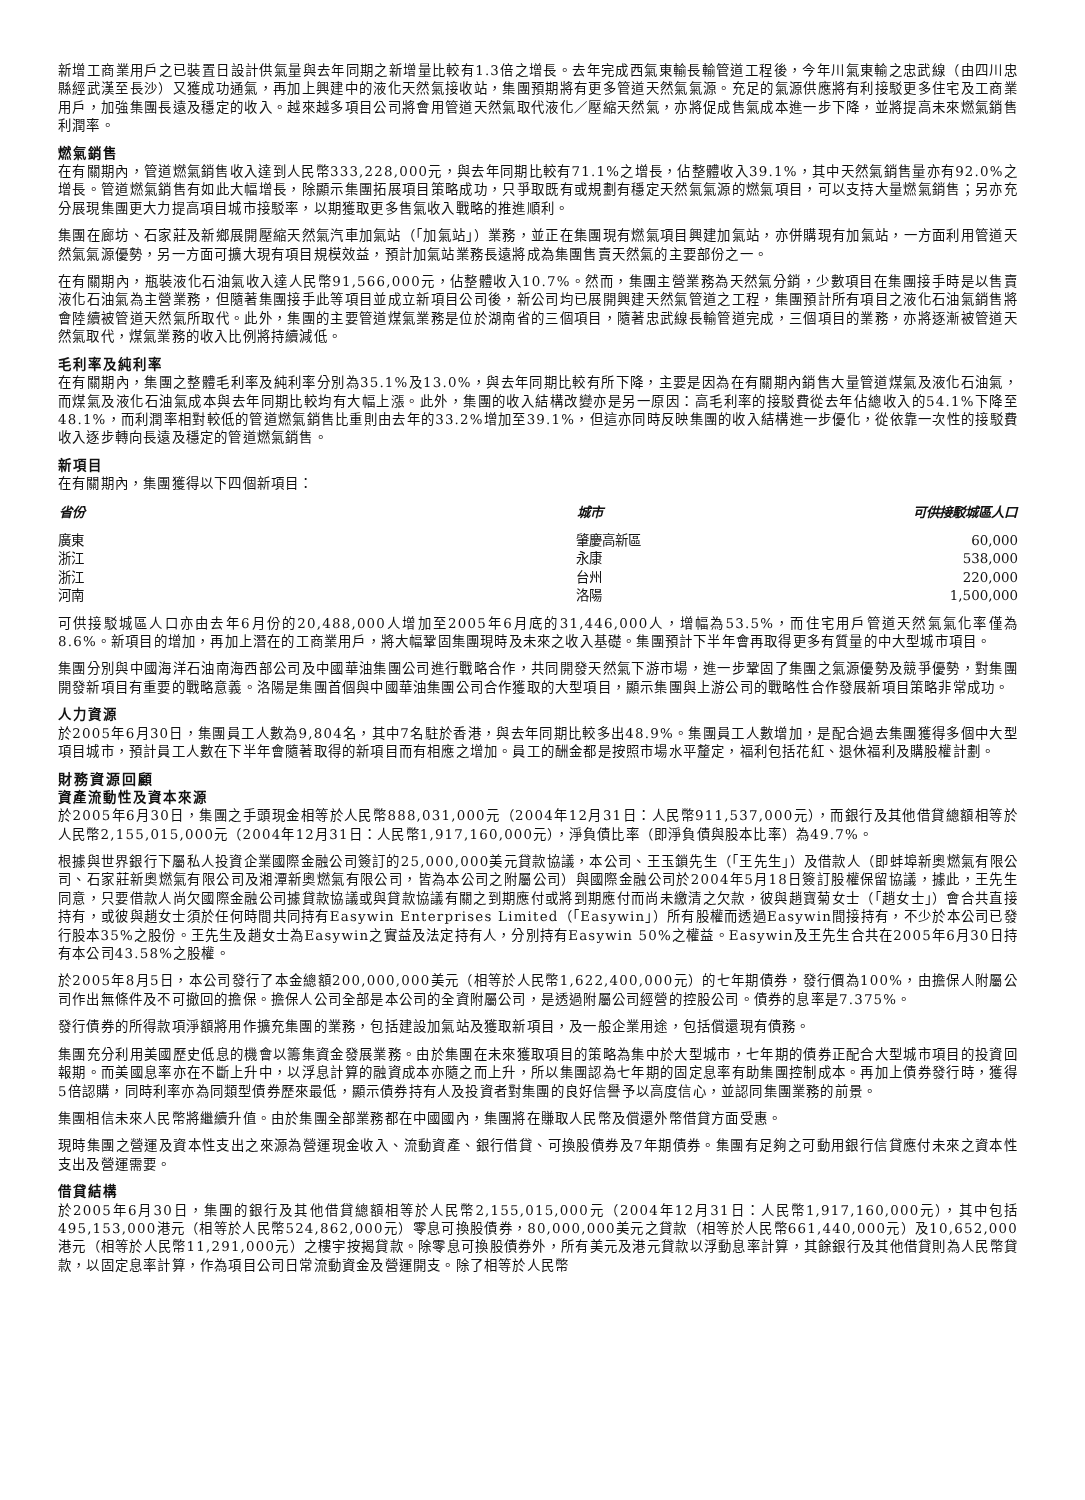新增工商業用戶之已裝置日設計供氣量與去年同期之新增量比較有1.3倍之增長。去年完成西氣東輸長輸管道工程後，今年川氣東輸之忠武線（由四川忠縣經武漢至長沙）又獲成功通氣，再加上興建中的液化天然氣接收站，集團預期將有更多管道天然氣氣源。充足的氣源供應將有利接駁更多住宅及工商業用戶，加強集團長遠及穩定的收入。越來越多項目公司將會用管道天然氣取代液化／壓縮天然氣，亦將促成售氣成本進一步下降，並將提高未來燃氣銷售利潤率。
燃氣銷售
在有關期內，管道燃氣銷售收入達到人民幣333,228,000元，與去年同期比較有71.1%之增長，佔整體收入39.1%，其中天然氣銷售量亦有92.0%之增長。管道燃氣銷售有如此大幅增長，除顯示集團拓展項目策略成功，只爭取既有或規劃有穩定天然氣氣源的燃氣項目，可以支持大量燃氣銷售；另亦充分展現集團更大力提高項目城市接駁率，以期獲取更多售氣收入戰略的推進順利。
集團在廊坊、石家莊及新鄉展開壓縮天然氣汽車加氣站（「加氣站」）業務，並正在集團現有燃氣項目興建加氣站，亦併購現有加氣站，一方面利用管道天然氣氣源優勢，另一方面可擴大現有項目規模效益，預計加氣站業務長遠將成為集團售賣天然氣的主要部份之一。
在有關期內，瓶裝液化石油氣收入達人民幣91,566,000元，佔整體收入10.7%。然而，集團主營業務為天然氣分銷，少數項目在集團接手時是以售賣液化石油氣為主營業務，但隨著集團接手此等項目並成立新項目公司後，新公司均已展開興建天然氣管道之工程，集團預計所有項目之液化石油氣銷售將會陸續被管道天然氣所取代。此外，集團的主要管道煤氣業務是位於湖南省的三個項目，隨著忠武線長輸管道完成，三個項目的業務，亦將逐漸被管道天然氣取代，煤氣業務的收入比例將持續減低。
毛利率及純利率
在有關期內，集團之整體毛利率及純利率分別為35.1%及13.0%，與去年同期比較有所下降，主要是因為在有關期內銷售大量管道煤氣及液化石油氣，而煤氣及液化石油氣成本與去年同期比較均有大幅上漲。此外，集團的收入結構改變亦是另一原因：高毛利率的接駁費從去年佔總收入的54.1%下降至48.1%，而利潤率相對較低的管道燃氣銷售比重則由去年的33.2%增加至39.1%，但這亦同時反映集團的收入結構進一步優化，從依靠一次性的接駁費收入逐步轉向長遠及穩定的管道燃氣銷售。
新項目
在有關期內，集團獲得以下四個新項目：
| 省份 | 城市 | 可供接駁城區人口 |
| --- | --- | --- |
| 廣東 | 肇慶高新區 | 60,000 |
| 浙江 | 永康 | 538,000 |
| 浙江 | 台州 | 220,000 |
| 河南 | 洛陽 | 1,500,000 |
可供接駁城區人口亦由去年6月份的20,488,000人增加至2005年6月底的31,446,000人，增幅為53.5%，而住宅用戶管道天然氣氣化率僅為8.6%。新項目的增加，再加上潛在的工商業用戶，將大幅鞏固集團現時及未來之收入基礎。集團預計下半年會再取得更多有質量的中大型城市項目。
集團分別與中國海洋石油南海西部公司及中國華油集團公司進行戰略合作，共同開發天然氣下游市場，進一步鞏固了集團之氣源優勢及競爭優勢，對集團開發新項目有重要的戰略意義。洛陽是集團首個與中國華油集團公司合作獲取的大型項目，顯示集團與上游公司的戰略性合作發展新項目策略非常成功。
人力資源
於2005年6月30日，集團員工人數為9,804名，其中7名駐於香港，與去年同期比較多出48.9%。集團員工人數增加，是配合過去集團獲得多個中大型項目城市，預計員工人數在下半年會隨著取得的新項目而有相應之增加。員工的酬金都是按照市場水平釐定，福利包括花紅、退休福利及購股權計劃。
財務資源回顧
資產流動性及資本來源
於2005年6月30日，集團之手頭現金相等於人民幣888,031,000元（2004年12月31日：人民幣911,537,000元），而銀行及其他借貸總額相等於人民幣2,155,015,000元（2004年12月31日：人民幣1,917,160,000元），淨負債比率（即淨負債與股本比率）為49.7%。
根據與世界銀行下屬私人投資企業國際金融公司簽訂的25,000,000美元貸款協議，本公司、王玉鎖先生（「王先生」）及借款人（即蚌埠新奧燃氣有限公司、石家莊新奧燃氣有限公司及湘潭新奧燃氣有限公司，皆為本公司之附屬公司）與國際金融公司於2004年5月18日簽訂股權保留協議，據此，王先生同意，只要借款人尚欠國際金融公司據貸款協議或與貸款協議有關之到期應付或將到期應付而尚未繳清之欠款，彼與趙寶菊女士（「趙女士」）會合共直接持有，或彼與趙女士須於任何時間共同持有Easywin Enterprises Limited（「Easywin」）所有股權而透過Easywin間接持有，不少於本公司已發行股本35%之股份。王先生及趙女士為Easywin之實益及法定持有人，分別持有Easywin 50%之權益。Easywin及王先生合共在2005年6月30日持有本公司43.58%之股權。
於2005年8月5日，本公司發行了本金總額200,000,000美元（相等於人民幣1,622,400,000元）的七年期債券，發行價為100%，由擔保人附屬公司作出無條件及不可撤回的擔保。擔保人公司全部是本公司的全資附屬公司，是透過附屬公司經營的控股公司。債券的息率是7.375%。
發行債券的所得款項淨額將用作擴充集團的業務，包括建設加氣站及獲取新項目，及一般企業用途，包括償還現有債務。
集團充分利用美國歷史低息的機會以籌集資金發展業務。由於集團在未來獲取項目的策略為集中於大型城市，七年期的債券正配合大型城市項目的投資回報期。而美國息率亦在不斷上升中，以浮息計算的融資成本亦隨之而上升，所以集團認為七年期的固定息率有助集團控制成本。再加上債券發行時，獲得5倍認購，同時利率亦為同類型債券歷來最低，顯示債券持有人及投資者對集團的良好信譽予以高度信心，並認同集團業務的前景。
集團相信未來人民幣將繼續升值。由於集團全部業務都在中國國內，集團將在賺取人民幣及償還外幣借貸方面受惠。
現時集團之營運及資本性支出之來源為營運現金收入、流動資產、銀行借貸、可換股債券及7年期債券。集團有足夠之可動用銀行信貸應付未來之資本性支出及營運需要。
借貸結構
於2005年6月30日，集團的銀行及其他借貸總額相等於人民幣2,155,015,000元（2004年12月31日：人民幣1,917,160,000元），其中包括495,153,000港元（相等於人民幣524,862,000元）零息可換股債券，80,000,000美元之貸款（相等於人民幣661,440,000元）及10,652,000港元（相等於人民幣11,291,000元）之樓宇按揭貸款。除零息可換股債券外，所有美元及港元貸款以浮動息率計算，其餘銀行及其他借貸則為人民幣貸款，以固定息率計算，作為項目公司日常流動資金及營運開支。除了相等於人民幣